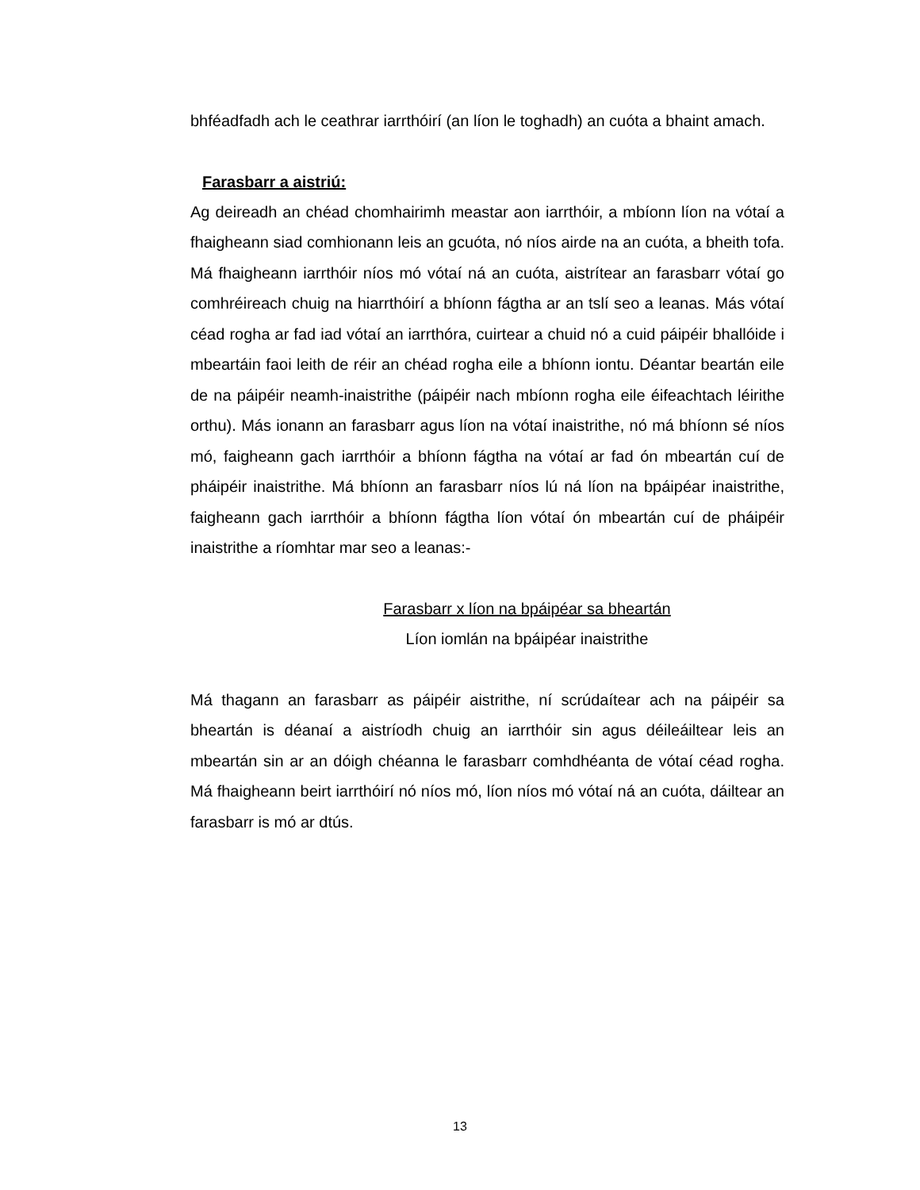bhféadfadh ach le ceathrar iarrthóirí (an líon le toghadh) an cuóta a bhaint amach.
Farasbarr a aistriú:
Ag deireadh an chéad chomhairimh meastar aon iarrthóir, a mbíonn líon na vótaí a fhaigheann siad comhionann leis an gcuóta, nó níos airde na an cuóta, a bheith tofa. Má fhaigheann iarrthóir níos mó vótaí ná an cuóta, aistrítear an farasbarr vótaí go comhréireach chuig na hiarrthóirí a bhíonn fágtha ar an tslí seo a leanas. Más vótaí céad rogha ar fad iad vótaí an iarrthóra, cuirtear a chuid nó a cuid páipéir bhallóide i mbeartáin faoi leith de réir an chéad rogha eile a bhíonn iontu. Déantar beartán eile de na páipéir neamh-inaistrithe (páipéir nach mbíonn rogha eile éifeachtach léirithe orthu). Más ionann an farasbarr agus líon na vótaí inaistrithe, nó má bhíonn sé níos mó, faigheann gach iarrthóir a bhíonn fágtha na vótaí ar fad ón mbeartán cuí de pháipéir inaistrithe. Má bhíonn an farasbarr níos lú ná líon na bpáipéar inaistrithe, faigheann gach iarrthóir a bhíonn fágtha líon vótaí ón mbeartán cuí de pháipéir inaistrithe a ríomhtar mar seo a leanas:-
Farasbarr x líon na bpáipéar sa bheartán
Líon iomlán na bpáipéar inaistrithe
Má thagann an farasbarr as páipéir aistrithe, ní scrúdaítear ach na páipéir sa bheartán is déanaí a aistríodh chuig an iarrthóir sin agus déileáiltear leis an mbeartán sin ar an dóigh chéanna le farasbarr comhdhéanta de vótaí céad rogha. Má fhaigheann beirt iarrthóirí nó níos mó, líon níos mó vótaí ná an cuóta, dáiltear an farasbarr is mó ar dtús.
13